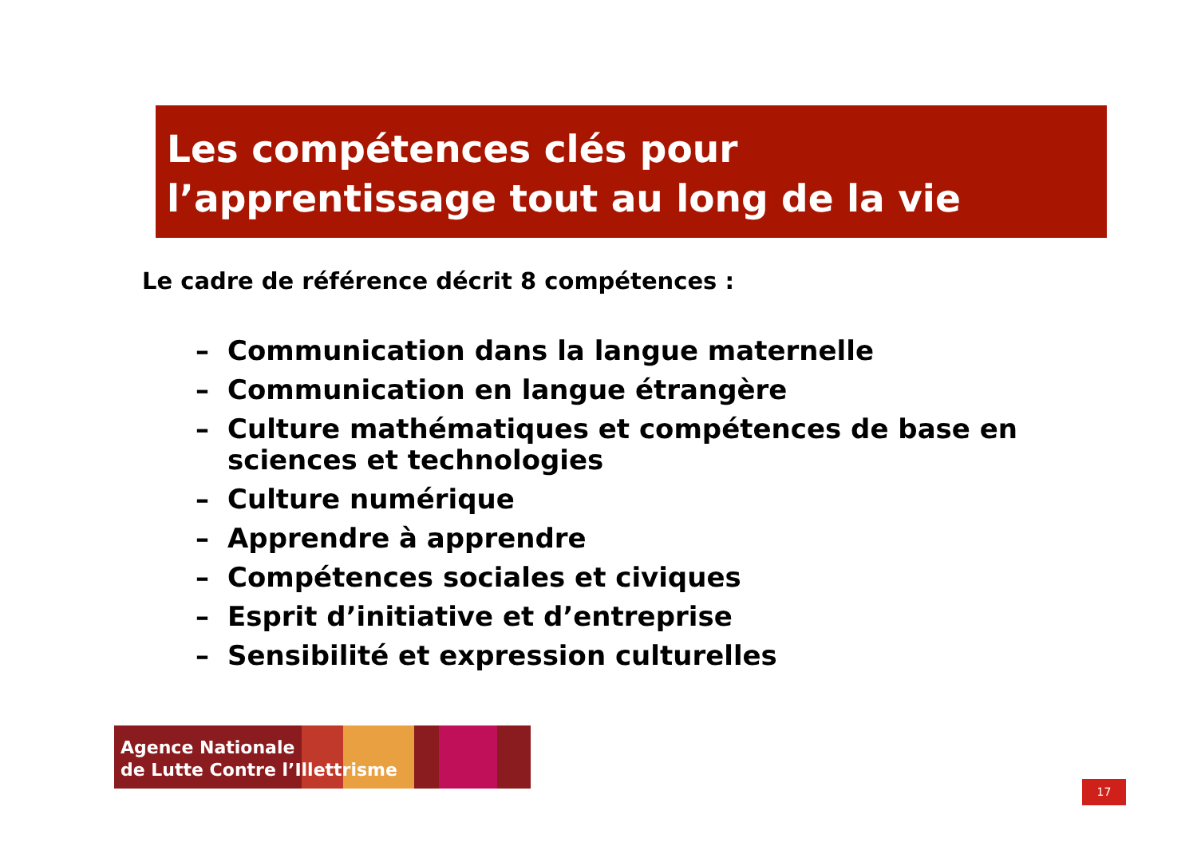Les compétences clés pour
l’apprentissage tout au long de la vie
Le cadre de référence décrit 8 compétences :
– Communication dans la langue maternelle
– Communication en langue étrangère
– Culture mathématiques et compétences de base en sciences et technologies
– Culture numérique
– Apprendre à apprendre
– Compétences sociales et civiques
– Esprit d’initiative et d’entreprise
– Sensibilité et expression culturelles
Agence Nationale
de Lutte Contre l’Illettrisme
17